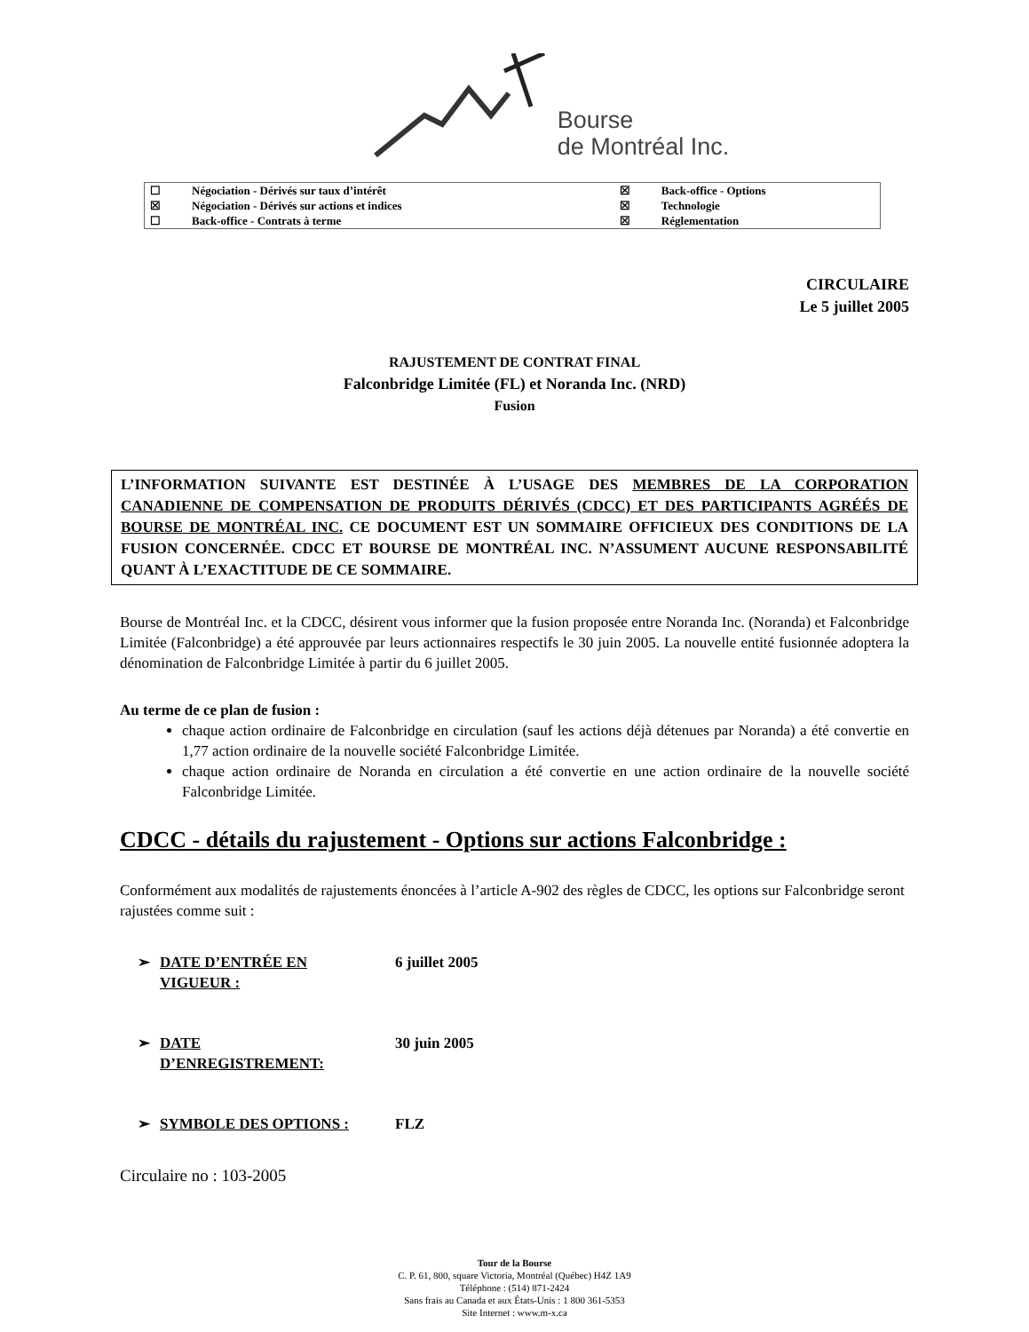Bourse
de Montréal Inc.
| ☐ | Négociation - Dérivés sur taux d’intérêt | ☒ | Back-office - Options |
| ☒ | Négociation - Dérivés sur actions et indices | ☒ | Technologie |
| ☐ | Back-office - Contrats à terme | ☒ | Réglementation |
CIRCULAIRE
Le 5 juillet 2005
RAJUSTEMENT DE CONTRAT FINAL
Falconbridge Limitée (FL) et Noranda Inc. (NRD)
Fusion
L’INFORMATION SUIVANTE EST DESTINÉE À L’USAGE DES MEMBRES DE LA CORPORATION CANADIENNE DE COMPENSATION DE PRODUITS DÉRIVÉS (CDCC) ET DES PARTICIPANTS AGRÉÉS DE BOURSE DE MONTRÉAL INC. CE DOCUMENT EST UN SOMMAIRE OFFICIEUX DES CONDITIONS DE LA FUSION CONCERNÉE. CDCC ET BOURSE DE MONTRÉAL INC. N’ASSUMENT AUCUNE RESPONSABILITÉ QUANT À L’EXACTITUDE DE CE SOMMAIRE.
Bourse de Montréal Inc. et la CDCC, désirent vous informer que la fusion proposée entre Noranda Inc. (Noranda) et Falconbridge Limitée (Falconbridge) a été approuvée par leurs actionnaires respectifs le 30 juin 2005. La nouvelle entité fusionnée adoptera la dénomination de Falconbridge Limitée à partir du 6 juillet 2005.
Au terme de ce plan de fusion :
chaque action ordinaire de Falconbridge en circulation (sauf les actions déjà détenues par Noranda) a été convertie en 1,77 action ordinaire de la nouvelle société Falconbridge Limitée.
chaque action ordinaire de Noranda en circulation a été convertie en une action ordinaire de la nouvelle société Falconbridge Limitée.
CDCC - détails du rajustement - Options sur actions Falconbridge :
Conformément aux modalités de rajustements énoncées à l’article A-902 des règles de CDCC, les options sur Falconbridge seront rajustées comme suit :
➢ DATE D’ENTRÉE EN
VIGUEUR :
6 juillet 2005
➢ DATE
D’ENREGISTREMENT:
30 juin 2005
➢ SYMBOLE DES OPTIONS : FLZ
Circulaire no : 103-2005
Tour de la Bourse
C. P. 61, 800, square Victoria, Montréal (Québec) H4Z 1A9
Téléphone : (514) 871-2424
Sans frais au Canada et aux États-Unis : 1 800 361-5353
Site Internet : www.m-x.ca